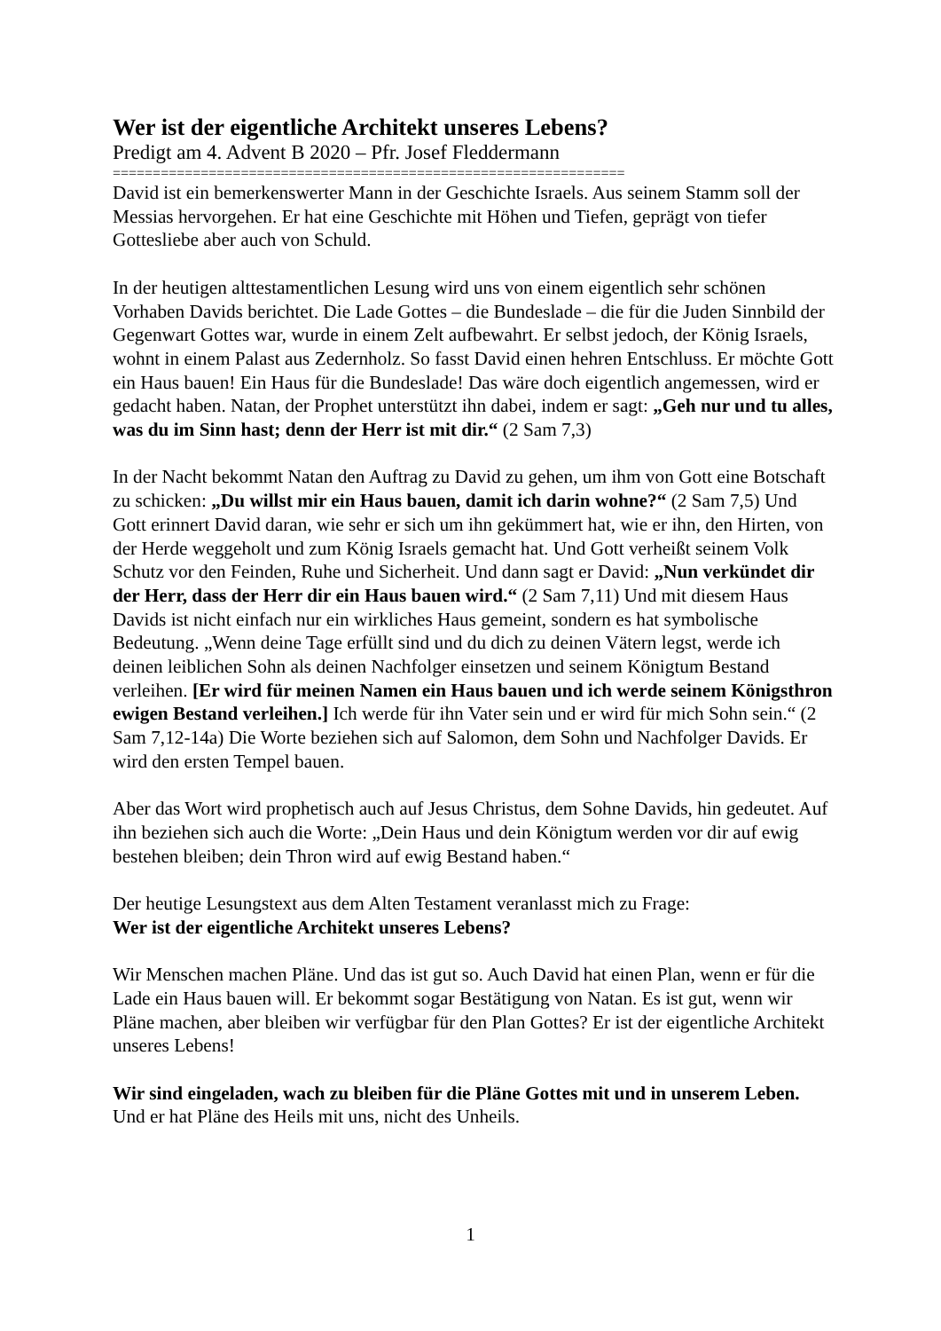Wer ist der eigentliche Architekt unseres Lebens?
Predigt am 4. Advent B 2020 – Pfr. Josef Fleddermann
================================================================
David ist ein bemerkenswerter Mann in der Geschichte Israels. Aus seinem Stamm soll der Messias hervorgehen. Er hat eine Geschichte mit Höhen und Tiefen, geprägt von tiefer Gottesliebe aber auch von Schuld.
In der heutigen alttestamentlichen Lesung wird uns von einem eigentlich sehr schönen Vorhaben Davids berichtet. Die Lade Gottes – die Bundeslade – die für die Juden Sinnbild der Gegenwart Gottes war, wurde in einem Zelt aufbewahrt. Er selbst jedoch, der König Israels, wohnt in einem Palast aus Zedernholz. So fasst David einen hehren Entschluss. Er möchte Gott ein Haus bauen! Ein Haus für die Bundeslade! Das wäre doch eigentlich angemessen, wird er gedacht haben. Natan, der Prophet unterstützt ihn dabei, indem er sagt: „Geh nur und tu alles, was du im Sinn hast; denn der Herr ist mit dir.“ (2 Sam 7,3)
In der Nacht bekommt Natan den Auftrag zu David zu gehen, um ihm von Gott eine Botschaft zu schicken: „Du willst mir ein Haus bauen, damit ich darin wohne?“ (2 Sam 7,5) Und Gott erinnert David daran, wie sehr er sich um ihn gekümmert hat, wie er ihn, den Hirten, von der Herde weggeholt und zum König Israels gemacht hat. Und Gott verheißt seinem Volk Schutz vor den Feinden, Ruhe und Sicherheit. Und dann sagt er David: „Nun verkündet dir der Herr, dass der Herr dir ein Haus bauen wird.“ (2 Sam 7,11) Und mit diesem Haus Davids ist nicht einfach nur ein wirkliches Haus gemeint, sondern es hat symbolische Bedeutung. „Wenn deine Tage erfüllt sind und du dich zu deinen Vätern legst, werde ich deinen leiblichen Sohn als deinen Nachfolger einsetzen und seinem Königtum Bestand verleihen. [Er wird für meinen Namen ein Haus bauen und ich werde seinem Königsthron ewigen Bestand verleihen.] Ich werde für ihn Vater sein und er wird für mich Sohn sein.“ (2 Sam 7,12-14a) Die Worte beziehen sich auf Salomon, dem Sohn und Nachfolger Davids. Er wird den ersten Tempel bauen.
Aber das Wort wird prophetisch auch auf Jesus Christus, dem Sohne Davids, hin gedeutet. Auf ihn beziehen sich auch die Worte: „Dein Haus und dein Königtum werden vor dir auf ewig bestehen bleiben; dein Thron wird auf ewig Bestand haben.“
Der heutige Lesungstext aus dem Alten Testament veranlasst mich zu Frage:
Wer ist der eigentliche Architekt unseres Lebens?
Wir Menschen machen Pläne. Und das ist gut so. Auch David hat einen Plan, wenn er für die Lade ein Haus bauen will. Er bekommt sogar Bestätigung von Natan. Es ist gut, wenn wir Pläne machen, aber bleiben wir verfügbar für den Plan Gottes? Er ist der eigentliche Architekt unseres Lebens!
Wir sind eingeladen, wach zu bleiben für die Pläne Gottes mit und in unserem Leben. Und er hat Pläne des Heils mit uns, nicht des Unheils.
1